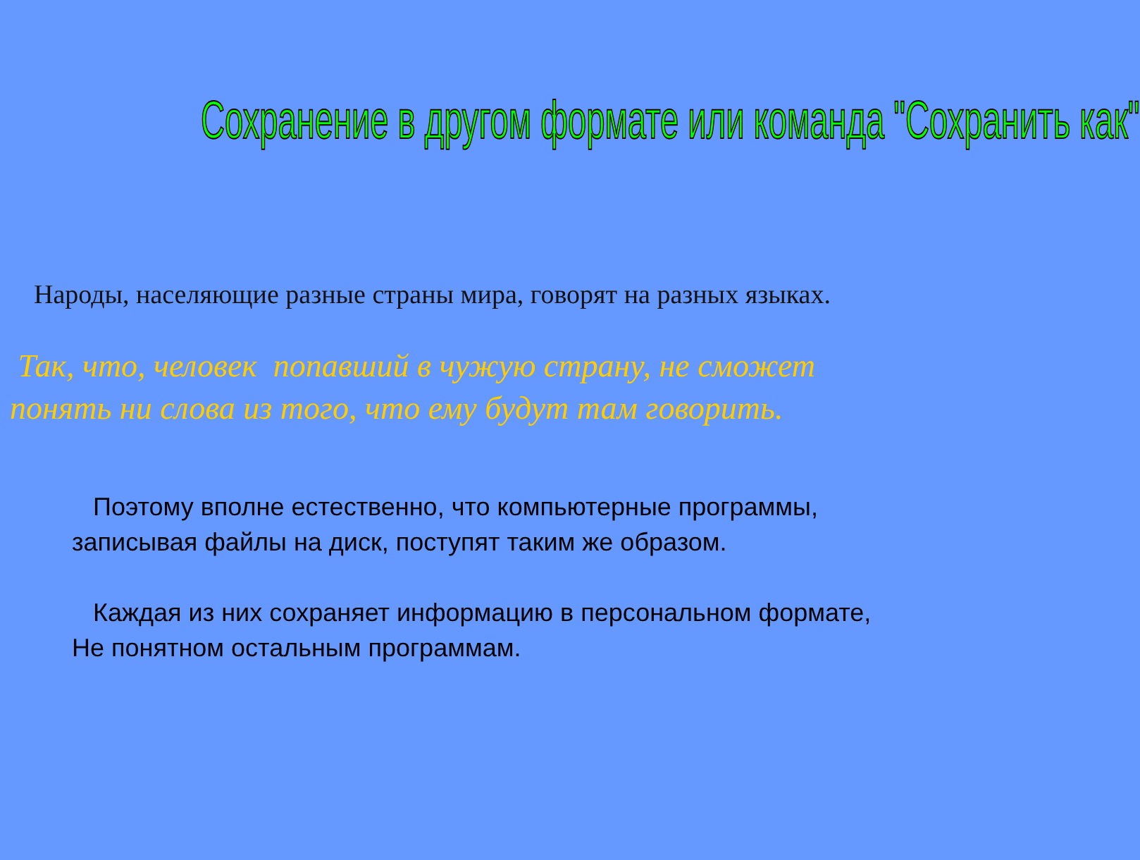Сохранение в другом формате или команда "Сохранить как"
Народы, населяющие разные страны мира, говорят на разных языках.
Так, что, человек попавший в чужую страну, не сможет
понять ни слова из того, что ему будут там говорить.
Поэтому вполне естественно, что компьютерные программы,
записывая файлы на диск, поступят таким же образом.
Каждая из них сохраняет информацию в персональном формате,
Не понятном остальным программам.